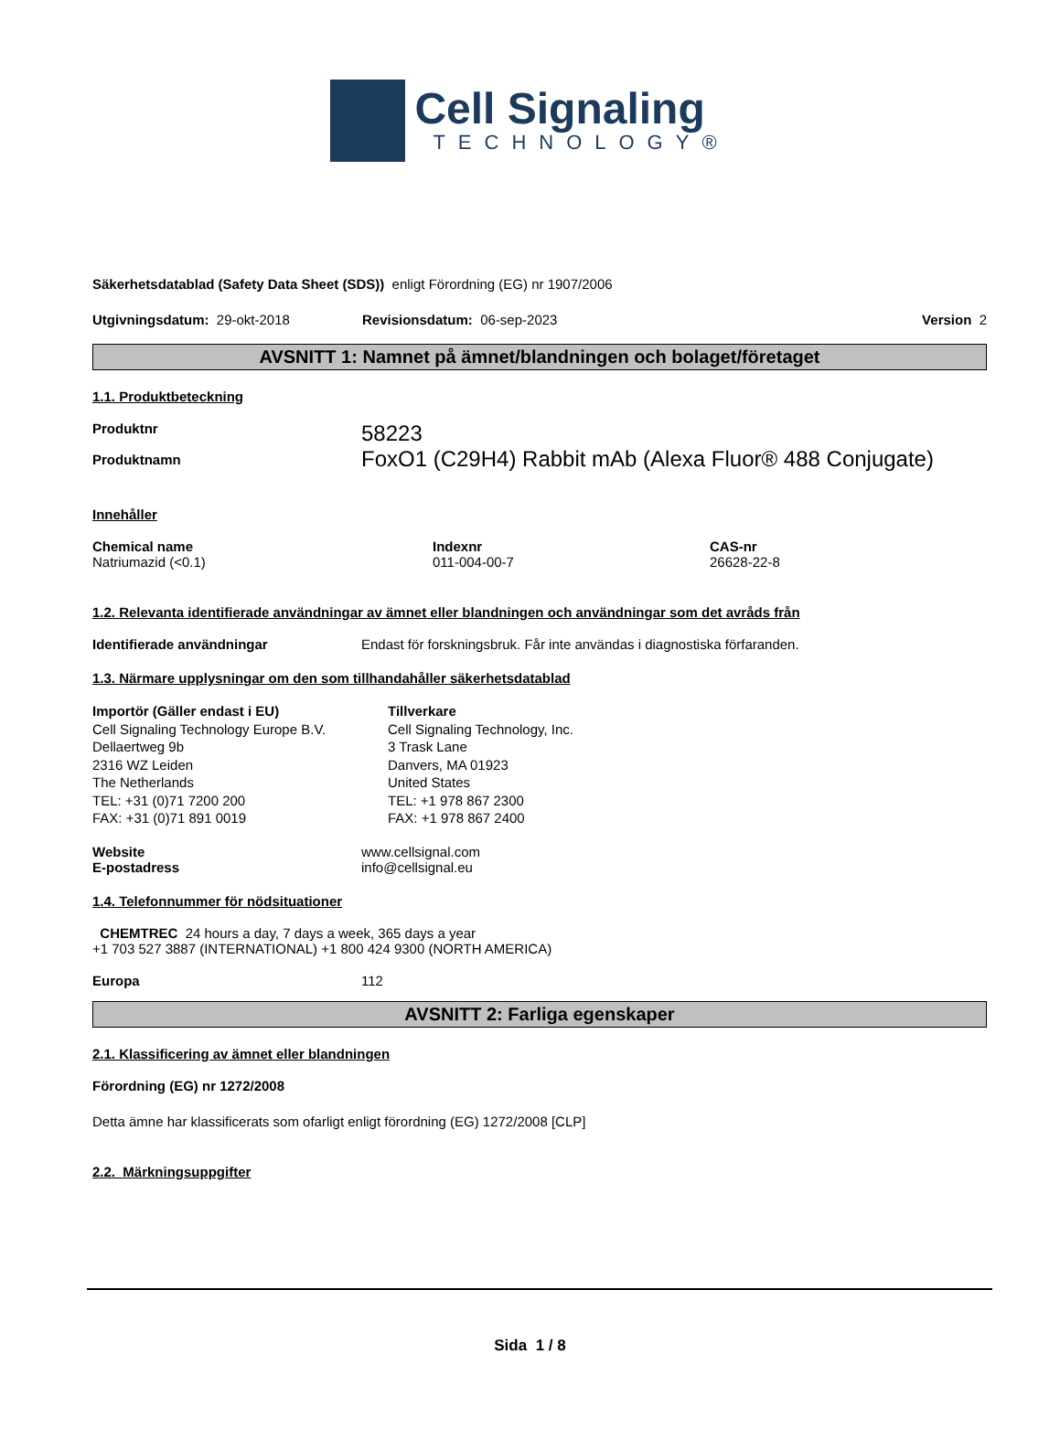Cell Signaling
TECHNOLOGY®
Säkerhetsdatablad (Safety Data Sheet (SDS)) enligt Förordning (EG) nr 1907/2006
Utgivningsdatum: 29-okt-2018 Revisionsdatum: 06-sep-2023 Version 2
AVSNITT 1: Namnet på ämnet/blandningen och bolaget/företaget
1.1. Produktbeteckning
Produktnr 58223
Produktnamn FoxO1 (C29H4) Rabbit mAb (Alexa Fluor® 488 Conjugate)
Innehåller
Chemical name
Natriumazid (<0.1)
Indexnr
011-004-00-7
CAS-nr
26628-22-8
1.2. Relevanta identifierade användningar av ämnet eller blandningen och användningar som det avråds från
Identifierade användningar Endast för forskningsbruk. Får inte användas i diagnostiska förfaranden.
1.3. Närmare upplysningar om den som tillhandahåller säkerhetsdatablad
Importör (Gäller endast i EU)
Cell Signaling Technology Europe B.V.
Dellaertweg 9b
2316 WZ Leiden
The Netherlands
TEL: +31 (0)71 7200 200
FAX: +31 (0)71 891 0019
Tillverkare
Cell Signaling Technology, Inc.
3 Trask Lane
Danvers, MA 01923
United States
TEL: +1 978 867 2300
FAX: +1 978 867 2400
Website
E-postadress www.cellsignal.com
info@cellsignal.eu
1.4. Telefonnummer för nödsituationer
CHEMTREC 24 hours a day, 7 days a week, 365 days a year
+1 703 527 3887 (INTERNATIONAL) +1 800 424 9300 (NORTH AMERICA)
Europa 112
AVSNITT 2: Farliga egenskaper
2.1. Klassificering av ämnet eller blandningen
Förordning (EG) nr 1272/2008
Detta ämne har klassificerats som ofarligt enligt förordning (EG) 1272/2008 [CLP]
2.2. Märkningsuppgifter
Sida 1 / 8